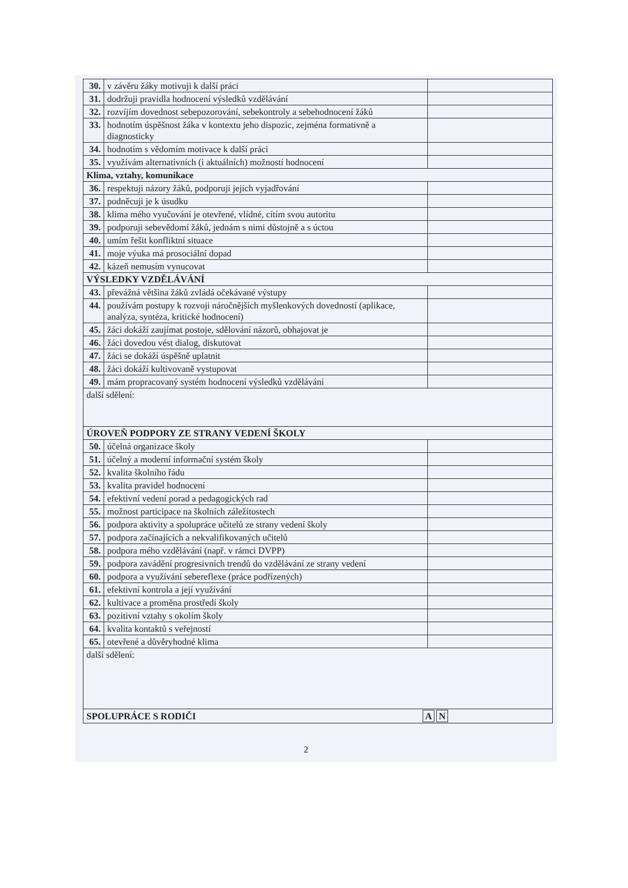| 30. | v závěru žáky motivuji k další práci | |
| 31. | dodržuji pravidla hodnocení výsledků vzdělávání | |
| 32. | rozvíjím dovednost sebepozorování, sebekontroly a sebehodnocení žáků | |
| 33. | hodnotím úspěšnost žáka v kontextu jeho dispozic, zejména formativně a diagnosticky | |
| 34. | hodnotím s vědomím motivace k další práci | |
| 35. | využívám alternativních (i aktuálních) možností hodnocení | |
| Klima, vztahy, komunikace | | |
| 36. | respektuji názory žáků, podporuji jejich vyjadřování | |
| 37. | podněcuji je k úsudku | |
| 38. | klima mého vyučování je otevřené, vlídné, cítím svou autoritu | |
| 39. | podporuji sebevědomí žáků, jednám s nimi důstojně a s úctou | |
| 40. | umím řešit konfliktní situace | |
| 41. | moje výuka má prosociální dopad | |
| 42. | kázeň nemusím vynucovat | |
| VÝSLEDKY VZDĚLÁVÁNÍ | | |
| 43. | převážná většina žáků zvládá očekávané výstupy | |
| 44. | používám postupy k rozvoji náročnějších myšlenkových dovedností (aplikace, analýza, syntéza, kritické hodnocení) | |
| 45. | žáci dokáží zaujímat postoje, sdělování názorů, obhajovat je | |
| 46. | žáci dovedou vést dialog, diskutovat | |
| 47. | žáci se dokáží úspěšně uplatnit | |
| 48. | žáci dokáží kultivovaně vystupovat | |
| 49. | mám propracovaný systém hodnocení výsledků vzdělávání | |
| další sdělení: | | |
| ÚROVEŇ PODPORY ZE STRANY VEDENÍ ŠKOLY | | |
| 50. | účelná organizace školy | |
| 51. | účelný a moderní informační systém školy | |
| 52. | kvalita školního řádu | |
| 53. | kvalita pravidel hodnocení | |
| 54. | efektivní vedení porad a pedagogických rad | |
| 55. | možnost participace na školních záležitostech | |
| 56. | podpora aktivity a spolupráce učitelů ze strany vedení školy | |
| 57. | podpora začínajících a nekvalifikovaných učitelů | |
| 58. | podpora mého vzdělávání (např. v rámci DVPP) | |
| 59. | podpora zavádění progresivních trendů do vzdělávání ze strany vedení | |
| 60. | podpora a využívání sebereflexe (práce podřízených) | |
| 61. | efektivní kontrola a její využívání | |
| 62. | kultivace a proměna prostředí školy | |
| 63. | pozitivní vztahy s okolím školy | |
| 64. | kvalita kontaktů s veřejností | |
| 65. | otevřené a důvěryhodné klima | |
| další sdělení: | | |
| SPOLUPRÁCE S RODIČI A N | | |
2